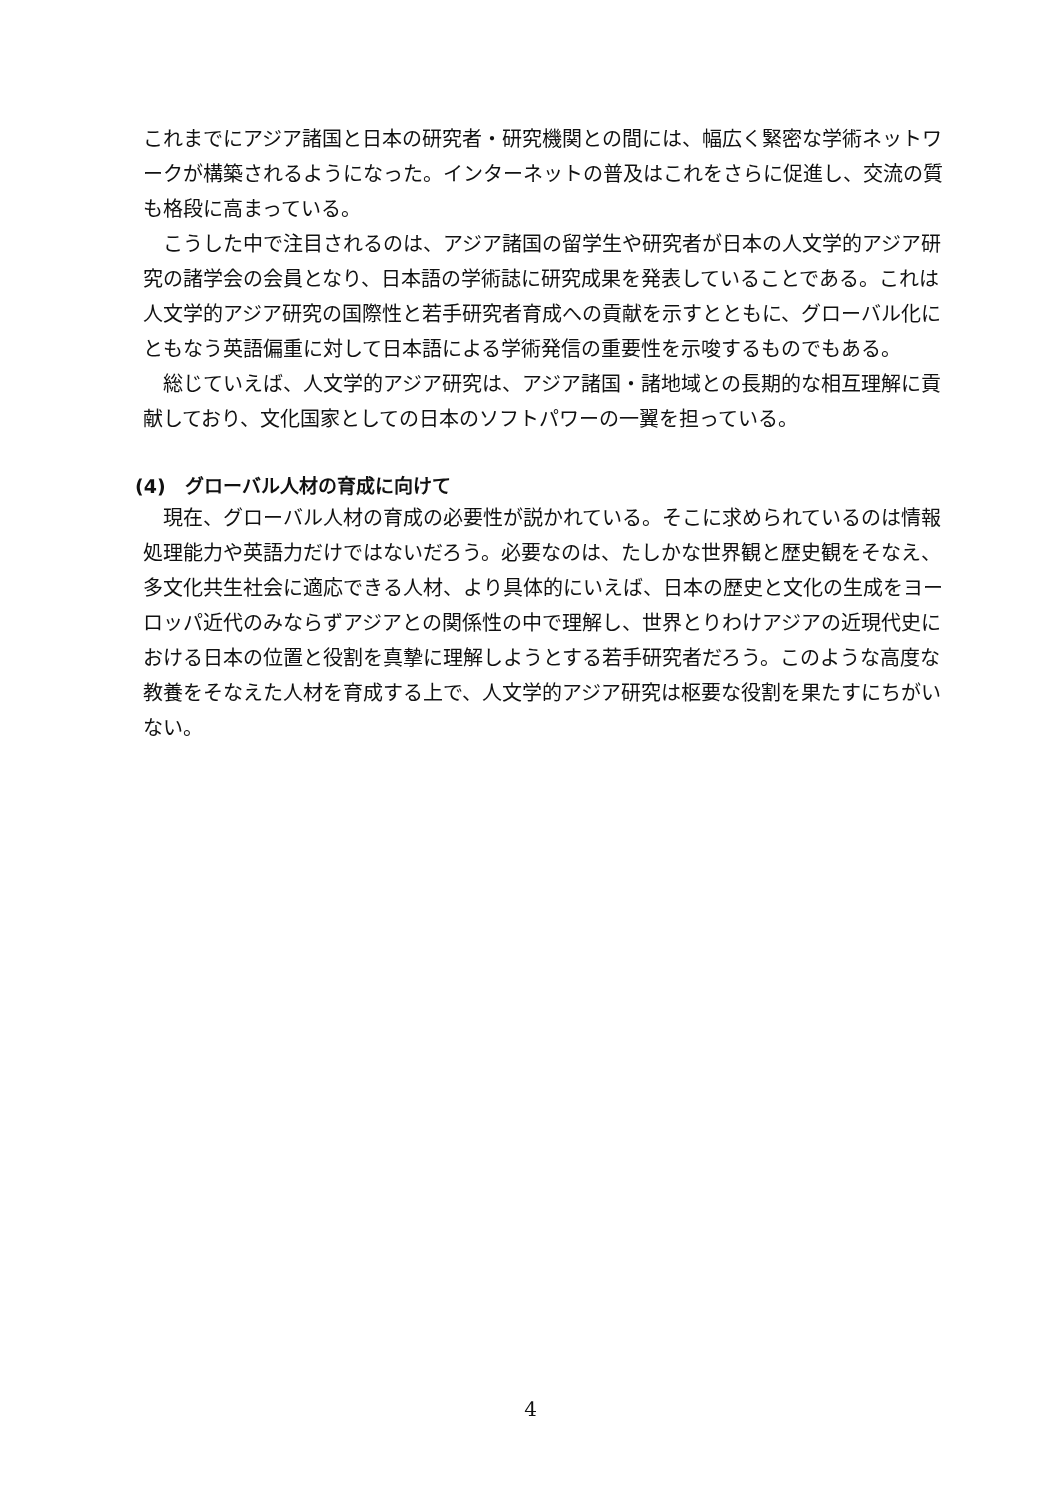これまでにアジア諸国と日本の研究者・研究機関との間には、幅広く緊密な学術ネットワークが構築されるようになった。インターネットの普及はこれをさらに促進し、交流の質も格段に高まっている。
　こうした中で注目されるのは、アジア諸国の留学生や研究者が日本の人文学的アジア研究の諸学会の会員となり、日本語の学術誌に研究成果を発表していることである。これは人文学的アジア研究の国際性と若手研究者育成への貢献を示すとともに、グローバル化にともなう英語偏重に対して日本語による学術発信の重要性を示唆するものでもある。
　総じていえば、人文学的アジア研究は、アジア諸国・諸地域との長期的な相互理解に貢献しており、文化国家としての日本のソフトパワーの一翼を担っている。
(4)　グローバル人材の育成に向けて
　現在、グローバル人材の育成の必要性が説かれている。そこに求められているのは情報処理能力や英語力だけではないだろう。必要なのは、たしかな世界観と歴史観をそなえ、多文化共生社会に適応できる人材、より具体的にいえば、日本の歴史と文化の生成をヨーロッパ近代のみならずアジアとの関係性の中で理解し、世界とりわけアジアの近現代史における日本の位置と役割を真摯に理解しようとする若手研究者だろう。このような高度な教養をそなえた人材を育成する上で、人文学的アジア研究は枢要な役割を果たすにちがいない。
4